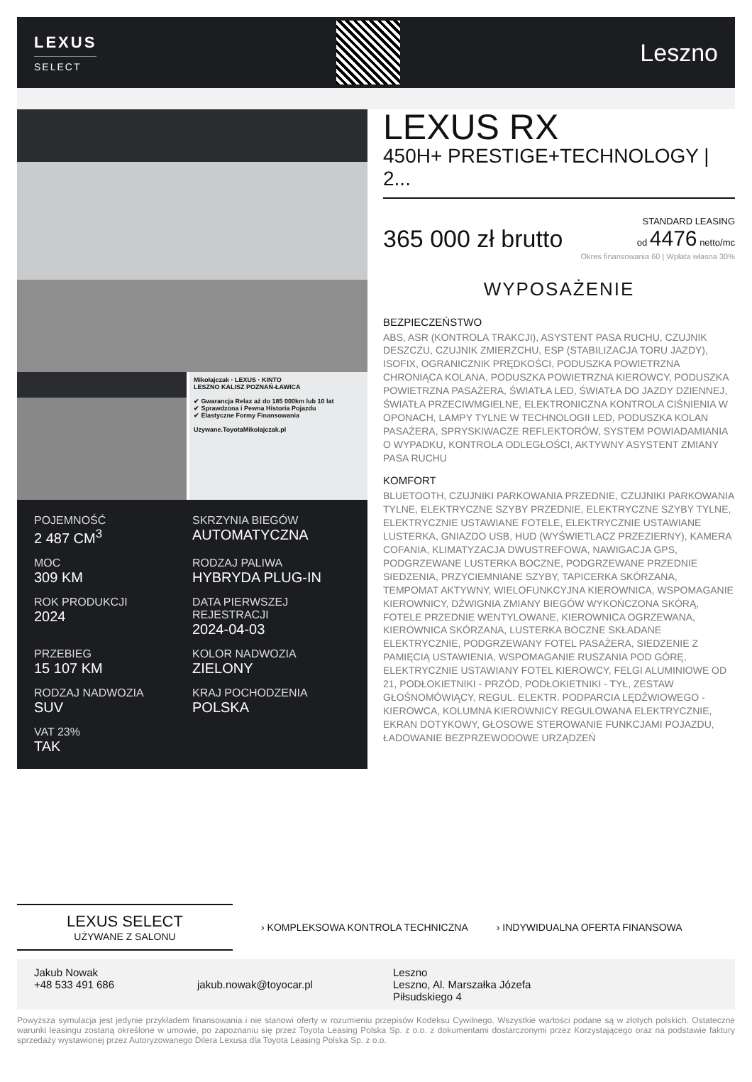LEXUS
SELECT
Leszno
Mikołajczak · LEXUS · KINTO
LESZNO KALISZ POZNAŃ-ŁAWICA
✔ Gwarancja Relax aż do 185 000km lub 10 lat
✔ Sprawdzona i Pewna Historia Pojazdu
✔ Elastyczne Formy Finansowania
Uzywane.ToyotaMikolajczak.pl
POJEMNOŚĆ
2 487 CM<sup>3</sup>
SKRZYNIA BIEGÓW
AUTOMATYCZNA
MOC
309 KM
RODZAJ PALIWA
HYBRYDA PLUG-IN
ROK PRODUKCJI
2024
DATA PIERWSZEJ REJESTRACJI
2024-04-03
PRZEBIEG
15 107 KM
KOLOR NADWOZIA
ZIELONY
RODZAJ NADWOZIA
SUV
KRAJ POCHODZENIA
POLSKA
VAT 23%
TAK
LEXUS RX
450H+ PRESTIGE+TECHNOLOGY | 2...
365 000 zł brutto
STANDARD LEASING
od 4476 netto/mc
Okres finansowania 60 | Wpłata własna 30%
WYPOSAŻENIE
BEZPIECZEŃSTWO
ABS, ASR (KONTROLA TRAKCJI), ASYSTENT PASA RUCHU, CZUJNIK DESZCZU, CZUJNIK ZMIERZCHU, ESP (STABILIZACJA TORU JAZDY), ISOFIX, OGRANICZNIK PRĘDKOŚCI, PODUSZKA POWIETRZNA CHRONIĄCA KOLANA, PODUSZKA POWIETRZNA KIEROWCY, PODUSZKA POWIETRZNA PASAŻERA, ŚWIATŁA LED, ŚWIATŁA DO JAZDY DZIENNEJ, ŚWIATŁA PRZECIWMGIELNE, ELEKTRONICZNA KONTROLA CIŚNIENIA W OPONACH, LAMPY TYLNE W TECHNOLOGII LED, PODUSZKA KOLAN PASAŻERA, SPRYSKIWACZE REFLEKTORÓW, SYSTEM POWIADAMIANIA O WYPADKU, KONTROLA ODLEGŁOŚCI, AKTYWNY ASYSTENT ZMIANY PASA RUCHU
KOMFORT
BLUETOOTH, CZUJNIKI PARKOWANIA PRZEDNIE, CZUJNIKI PARKOWANIA TYLNE, ELEKTRYCZNE SZYBY PRZEDNIE, ELEKTRYCZNE SZYBY TYLNE, ELEKTRYCZNIE USTAWIANE FOTELE, ELEKTRYCZNIE USTAWIANE LUSTERKA, GNIAZDO USB, HUD (WYŚWIETLACZ PRZEZIERNY), KAMERA COFANIA, KLIMATYZACJA DWUSTREFOWA, NAWIGACJA GPS, PODGRZEWANE LUSTERKA BOCZNE, PODGRZEWANE PRZEDNIE SIEDZENIA, PRZYCIEMNIANE SZYBY, TAPICERKA SKÓRZANA, TEMPOMAT AKTYWNY, WIELOFUNKCYJNA KIEROWNICA, WSPOMAGANIE KIEROWNICY, DŹWIGNIA ZMIANY BIEGÓW WYKOŃCZONA SKÓRĄ, FOTELE PRZEDNIE WENTYLOWANE, KIEROWNICA OGRZEWANA, KIEROWNICA SKÓRZANA, LUSTERKA BOCZNE SKŁADANE ELEKTRYCZNIE, PODGRZEWANY FOTEL PASAŻERA, SIEDZENIE Z PAMIĘCIĄ USTAWIENIA, WSPOMAGANIE RUSZANIA POD GÓRĘ, ELEKTRYCZNIE USTAWIANY FOTEL KIEROWCY, FELGI ALUMINIOWE OD 21, PODŁOKIETNIKI - PRZÓD, PODŁOKIETNIKI - TYŁ, ZESTAW GŁOŚNOMÓWIĄCY, REGUL. ELEKTR. PODPARCIA LĘDŹWIOWEGO - KIEROWCA, KOLUMNA KIEROWNICY REGULOWANA ELEKTRYCZNIE, EKRAN DOTYKOWY, GŁOSOWE STEROWANIE FUNKCJAMI POJAZDU, ŁADOWANIE BEZPRZEWODOWE URZĄDZEŃ
LEXUS SELECT
UŻYWANE Z SALONU
› KOMPLEKSOWA KONTROLA TECHNICZNA
› INDYWIDUALNA OFERTA FINANSOWA
Jakub Nowak
+48 533 491 686
jakub.nowak@toyocar.pl Leszno
Leszno, Al. Marszałka Józefa
Piłsudskiego 4
Powyższa symulacja jest jedynie przykładem finansowania i nie stanowi oferty w rozumieniu przepisów Kodeksu Cywilnego. Wszystkie wartości podane są w złotych polskich. Ostateczne warunki leasingu zostaną określone w umowie, po zapoznaniu się przez Toyota Leasing Polska Sp. z o.o. z dokumentami dostarczonymi przez Korzystającego oraz na podstawie faktury sprzedaży wystawionej przez Autoryzowanego Dilera Lexusa dla Toyota Leasing Polska Sp. z o.o.